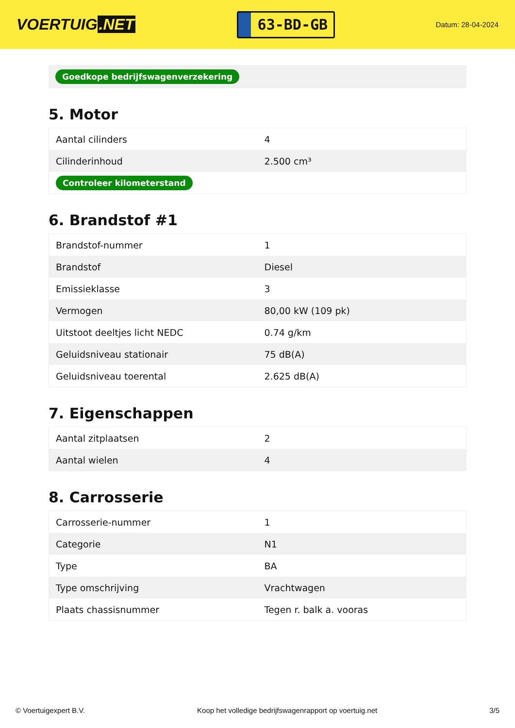VOERTUIG.NET
63-BD-GB
Datum: 28-04-2024
Goedkope bedrijfswagenverzekering
5. Motor
| Aantal cilinders | 4 |
| Cilinderinhoud | 2.500 cm³ |
| Controleer kilometerstand | |
6. Brandstof #1
| Brandstof-nummer | 1 |
| Brandstof | Diesel |
| Emissieklasse | 3 |
| Vermogen | 80,00 kW (109 pk) |
| Uitstoot deeltjes licht NEDC | 0.74 g/km |
| Geluidsniveau stationair | 75 dB(A) |
| Geluidsniveau toerental | 2.625 dB(A) |
7. Eigenschappen
| Aantal zitplaatsen | 2 |
| Aantal wielen | 4 |
8. Carrosserie
| Carrosserie-nummer | 1 |
| Categorie | N1 |
| Type | BA |
| Type omschrijving | Vrachtwagen |
| Plaats chassisnummer | Tegen r. balk a. vooras |
© Voertuigexpert B.V. Koop het volledige bedrijfswagenrapport op voertuig.net 3/5